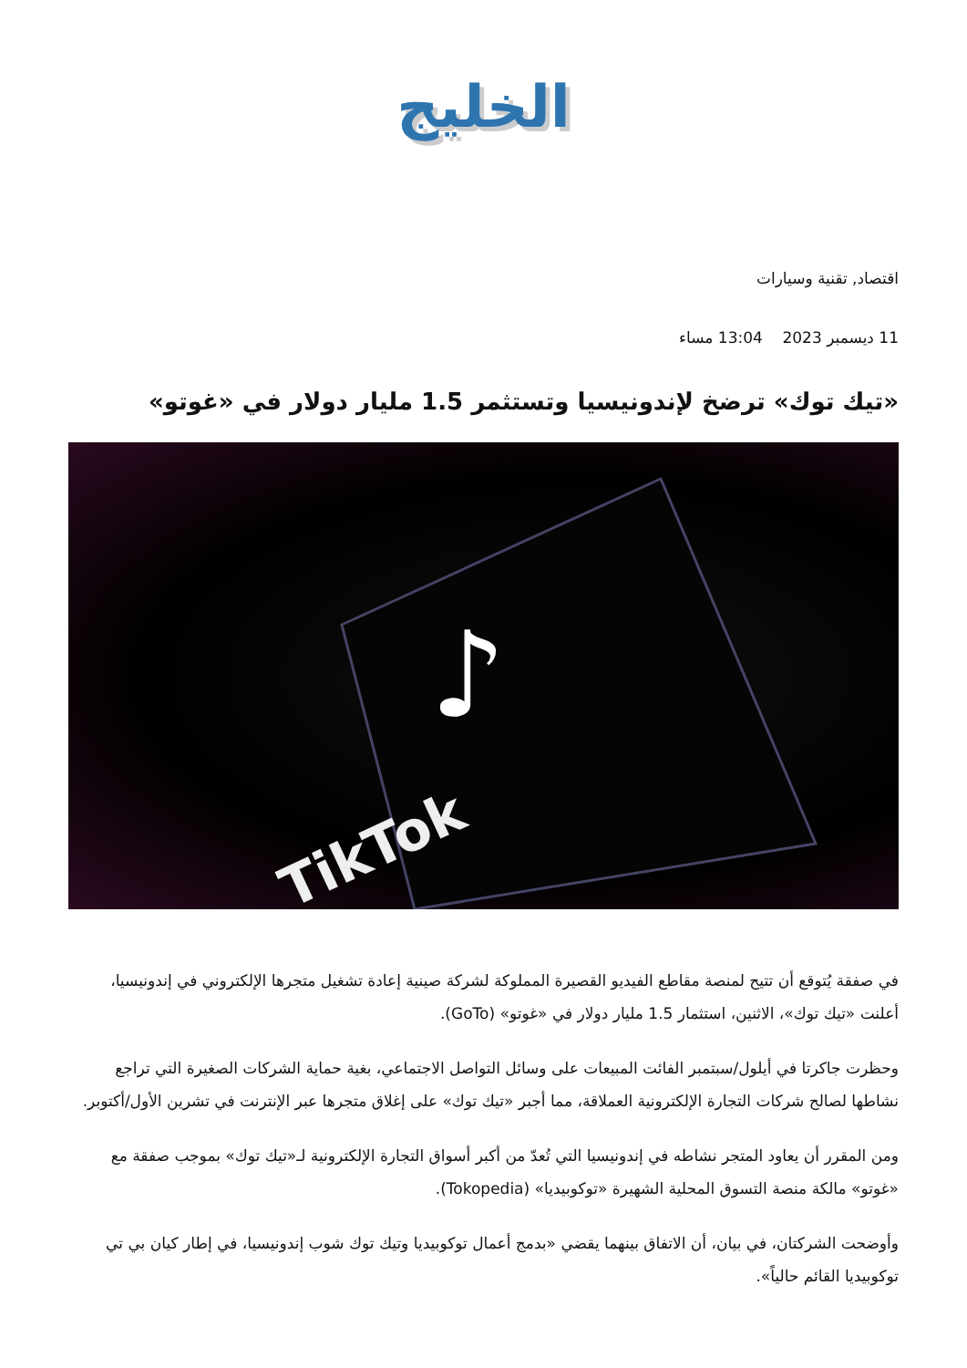الخليج
اقتصاد, تقنية وسيارات
11 ديسمبر 2023 13:04 مساء
«تيك توك» ترضخ لإندونيسيا وتستثمر 1.5 مليار دولار في «غوتو»
TikTok
♪
في صفقة يُتوقع أن تتيح لمنصة مقاطع الفيديو القصيرة المملوكة لشركة صينية إعادة تشغيل متجرها الإلكتروني في إندونيسيا، أعلنت «تيك توك»، الاثنين، استثمار 1.5 مليار دولار في «غوتو» (GoTo).
وحظرت جاكرتا في أيلول/سبتمبر الفائت المبيعات على وسائل التواصل الاجتماعي، بغية حماية الشركات الصغيرة التي تراجع نشاطها لصالح شركات التجارة الإلكترونية العملاقة، مما أجبر «تيك توك» على إغلاق متجرها عبر الإنترنت في تشرين الأول/أكتوبر.
ومن المقرر أن يعاود المتجر نشاطه في إندونيسيا التي تُعدّ من أكبر أسواق التجارة الإلكترونية لـ«تيك توك» بموجب صفقة مع «غوتو» مالكة منصة التسوق المحلية الشهيرة «توكوبيديا» (Tokopedia).
وأوضحت الشركتان، في بيان، أن الاتفاق بينهما يقضي «بدمج أعمال توكوبيديا وتيك توك شوب إندونيسيا، في إطار كيان بي تي توكوبيديا القائم حالياً».